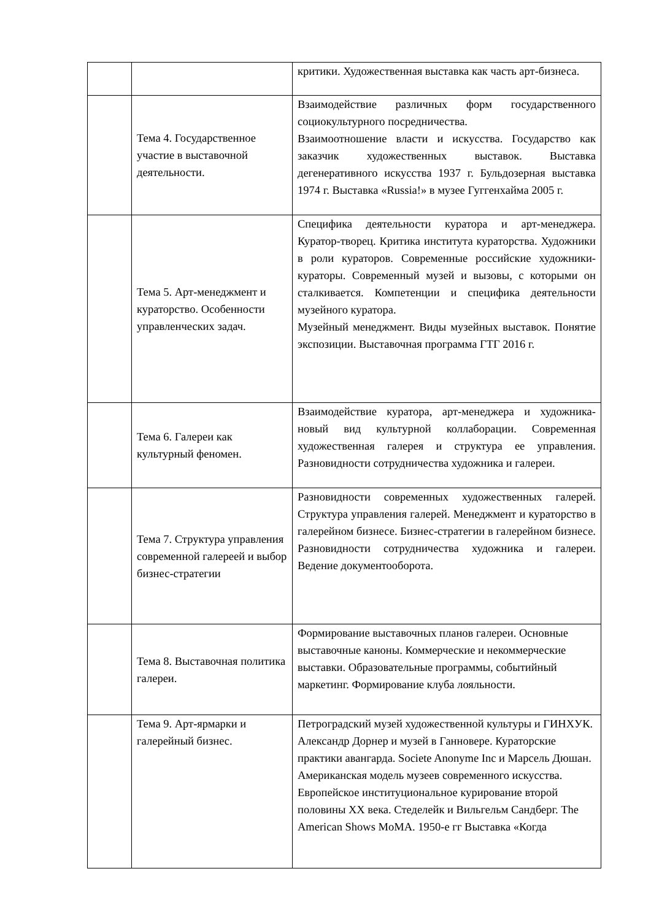| | | критики. Художественная выставка как часть арт-бизнеса. |
| | Тема 4. Государственное участие в выставочной деятельности. | Взаимодействие различных форм государственного социокультурного посредничества. Взаимоотношение власти и искусства. Государство как заказчик художественных выставок. Выставка дегенеративного искусства 1937 г. Бульдозерная выставка 1974 г. Выставка «Russia!» в музее Гуггенхайма 2005 г. |
| | Тема 5. Арт-менеджмент и кураторство. Особенности управленческих задач. | Специфика деятельности куратора и арт-менеджера. Куратор-творец. Критика института кураторства. Художники в роли кураторов. Современные российские художники-кураторы. Современный музей и вызовы, с которыми он сталкивается. Компетенции и специфика деятельности музейного куратора. Музейный менеджмент. Виды музейных выставок. Понятие экспозиции. Выставочная программа ГТГ 2016 г. |
| | Тема 6. Галереи как культурный феномен. | Взаимодействие куратора, арт-менеджера и художника- новый вид культурной коллаборации. Современная художественная галерея и структура ее управления. Разновидности сотрудничества художника и галереи. |
| | Тема 7. Структура управления современной галереей и выбор бизнес-стратегии | Разновидности современных художественных галерей. Структура управления галерей. Менеджмент и кураторство в галерейном бизнесе. Бизнес-стратегии в галерейном бизнесе. Разновидности сотрудничества художника и галереи. Ведение документооборота. |
| | Тема 8. Выставочная политика галереи. | Формирование выставочных планов галереи. Основные выставочные каноны. Коммерческие и некоммерческие выставки. Образовательные программы, событийный маркетинг. Формирование клуба лояльности. |
| | Тема 9. Арт-ярмарки и галерейный бизнес. | Петроградский музей художественной культуры и ГИНХУК. Александр Дорнер и музей в Ганновере. Кураторские практики авангарда. Societe Anonyme Inc и Марсель Дюшан. Американская модель музеев современного искусства. Европейское институциональное курирование второй половины XX века. Стеделейк и Вильгельм Сандберг. The American Shows MoMA. 1950-е гг Выставка «Когда |